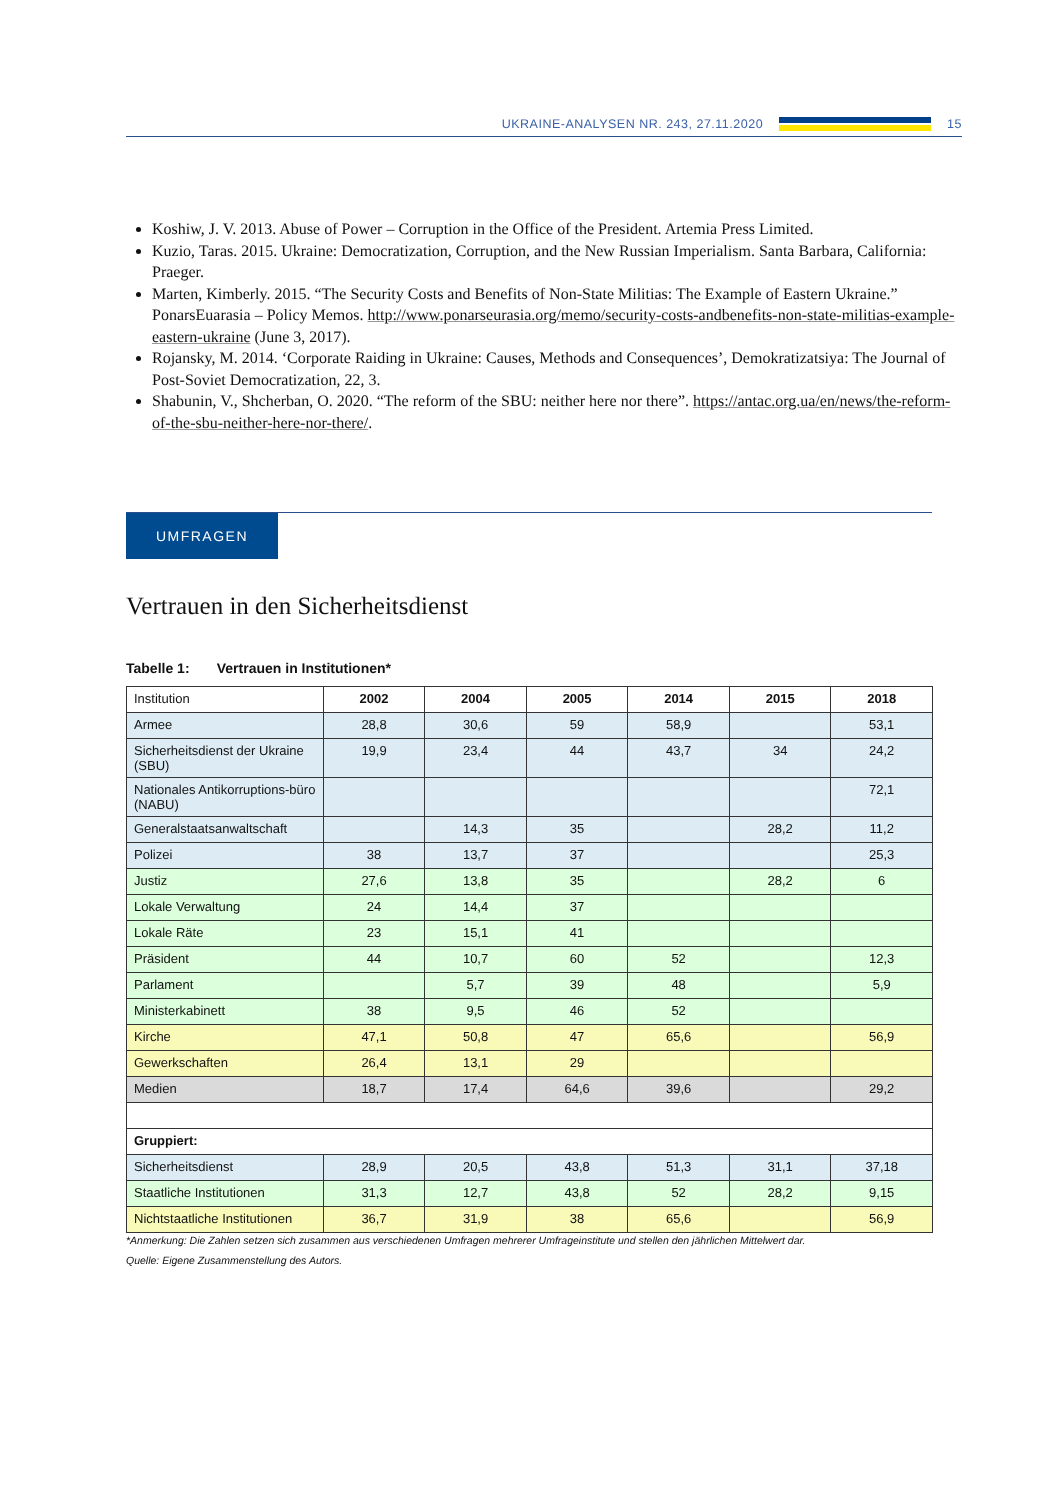UKRAINE-ANALYSEN NR. 243, 27.11.2020
15
Koshiw, J. V. 2013. Abuse of Power – Corruption in the Office of the President. Artemia Press Limited.
Kuzio, Taras. 2015. Ukraine: Democratization, Corruption, and the New Russian Imperialism. Santa Barbara, California: Praeger.
Marten, Kimberly. 2015. “The Security Costs and Benefits of Non-State Militias: The Example of Eastern Ukraine.” PonarsEuarasia – Policy Memos. http://www.ponarseurasia.org/memo/security-costs-andbenefits-non-state-militias-example-eastern-ukraine (June 3, 2017).
Rojansky, M. 2014. ‘Corporate Raiding in Ukraine: Causes, Methods and Consequences’, Demokratizatsiya: The Journal of Post-Soviet Democratization, 22, 3.
Shabunin, V., Shcherban, O. 2020. “The reform of the SBU: neither here nor there”. https://antac.org.ua/en/news/the-reform-of-the-sbu-neither-here-nor-there/.
UMFRAGEN
Vertrauen in den Sicherheitsdienst
Tabelle 1: Vertrauen in Institutionen*
| Institution | 2002 | 2004 | 2005 | 2014 | 2015 | 2018 |
| --- | --- | --- | --- | --- | --- | --- |
| Armee | 28,8 | 30,6 | 59 | 58,9 | | 53,1 |
| Sicherheitsdienst der Ukraine (SBU) | 19,9 | 23,4 | 44 | 43,7 | 34 | 24,2 |
| Nationales Antikorruptions-büro (NABU) | | | | | | 72,1 |
| Generalstaatsanwaltschaft | | 14,3 | 35 | | 28,2 | 11,2 |
| Polizei | 38 | 13,7 | 37 | | | 25,3 |
| Justiz | 27,6 | 13,8 | 35 | | 28,2 | 6 |
| Lokale Verwaltung | 24 | 14,4 | 37 | | | |
| Lokale Räte | 23 | 15,1 | 41 | | | |
| Präsident | 44 | 10,7 | 60 | 52 | | 12,3 |
| Parlament | | 5,7 | 39 | 48 | | 5,9 |
| Ministerkabinett | 38 | 9,5 | 46 | 52 | | |
| Kirche | 47,1 | 50,8 | 47 | 65,6 | | 56,9 |
| Gewerkschaften | 26,4 | 13,1 | 29 | | | |
| Medien | 18,7 | 17,4 | 64,6 | 39,6 | | 29,2 |
| Gruppiert: | | | | | | |
| Sicherheitsdienst | 28,9 | 20,5 | 43,8 | 51,3 | 31,1 | 37,18 |
| Staatliche Institutionen | 31,3 | 12,7 | 43,8 | 52 | 28,2 | 9,15 |
| Nichtstaatliche Institutionen | 36,7 | 31,9 | 38 | 65,6 | | 56,9 |
*Anmerkung: Die Zahlen setzen sich zusammen aus verschiedenen Umfragen mehrerer Umfrageinstitute und stellen den jährlichen Mittelwert dar.
Quelle: Eigene Zusammenstellung des Autors.